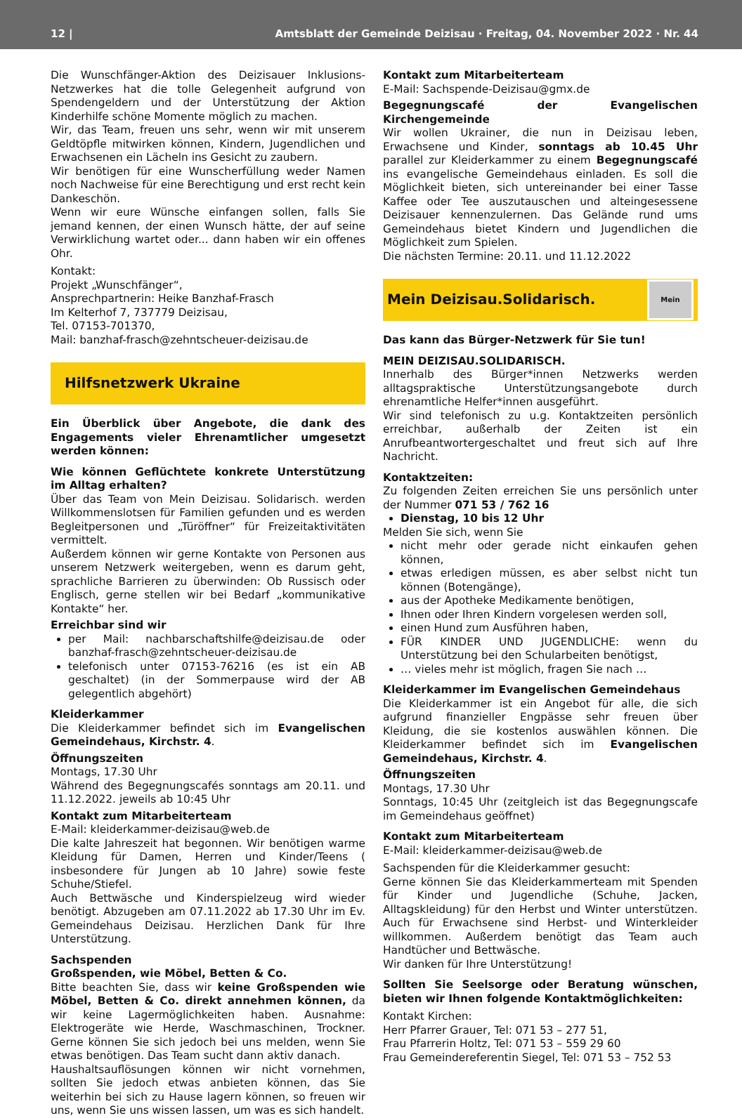12 | Amtsblatt der Gemeinde Deizisau · Freitag, 04. November 2022 · Nr. 44
Die Wunschfänger-Aktion des Deizisauer Inklusions-Netzwerkes hat die tolle Gelegenheit aufgrund von Spendengeldern und der Unterstützung der Aktion Kinderhilfe schöne Momente möglich zu machen.
Wir, das Team, freuen uns sehr, wenn wir mit unserem Geldtöpfle mitwirken können, Kindern, Jugendlichen und Erwachsenen ein Lächeln ins Gesicht zu zaubern.
Wir benötigen für eine Wunscherfüllung weder Namen noch Nachweise für eine Berechtigung und erst recht kein Dankeschön.
Wenn wir eure Wünsche einfangen sollen, falls Sie jemand kennen, der einen Wunsch hätte, der auf seine Verwirklichung wartet oder... dann haben wir ein offenes Ohr.
Kontakt:
Projekt „Wunschfänger“,
Ansprechpartnerin: Heike Banzhaf-Frasch
Im Kelterhof 7, 737779 Deizisau,
Tel. 07153-701370,
Mail: banzhaf-frasch@zehntscheuer-deizisau.de
Hilfsnetzwerk Ukraine
Ein Überblick über Angebote, die dank des Engagements vieler Ehrenamtlicher umgesetzt werden können:
Wie können Geflüchtete konkrete Unterstützung im Alltag erhalten?
Über das Team von Mein Deizisau. Solidarisch. werden Willkommenslotsen für Familien gefunden und es werden Begleitpersonen und „Türöffner“ für Freizeitaktivitäten vermittelt.
Außerdem können wir gerne Kontakte von Personen aus unserem Netzwerk weitergeben, wenn es darum geht, sprachliche Barrieren zu überwinden: Ob Russisch oder Englisch, gerne stellen wir bei Bedarf „kommunikative Kontakte“ her.
Erreichbar sind wir
per Mail: nachbarschaftshilfe@deizisau.de oder banzhaf-frasch@zehntscheuer-deizisau.de
telefonisch unter 07153-76216 (es ist ein AB geschaltet) (in der Sommerpause wird der AB gelegentlich abgehört)
Kleiderkammer
Die Kleiderkammer befindet sich im Evangelischen Gemeindehaus, Kirchstr. 4.
Öffnungszeiten
Montags, 17.30 Uhr
Während des Begegnungscafés sonntags am 20.11. und 11.12.2022. jeweils ab 10:45 Uhr
Kontakt zum Mitarbeiterteam
E-Mail: kleiderkammer-deizisau@web.de
Die kalte Jahreszeit hat begonnen. Wir benötigen warme Kleidung für Damen, Herren und Kinder/Teens ( insbesondere für Jungen ab 10 Jahre) sowie feste Schuhe/Stiefel.
Auch Bettwäsche und Kinderspielzeug wird wieder benötigt. Abzugeben am 07.11.2022 ab 17.30 Uhr im Ev. Gemeindehaus Deizisau. Herzlichen Dank für Ihre Unterstützung.
Sachspenden
Großspenden, wie Möbel, Betten & Co.
Bitte beachten Sie, dass wir keine Großspenden wie Möbel, Betten & Co. direkt annehmen können, da wir keine Lagermöglichkeiten haben. Ausnahme: Elektrogeräte wie Herde, Waschmaschinen, Trockner. Gerne können Sie sich jedoch bei uns melden, wenn Sie etwas benötigen. Das Team sucht dann aktiv danach.
Haushaltsauflösungen können wir nicht vornehmen, sollten Sie jedoch etwas anbieten können, das Sie weiterhin bei sich zu Hause lagern können, so freuen wir uns, wenn Sie uns wissen lassen, um was es sich handelt.
Kontakt zum Mitarbeiterteam
E-Mail: Sachspende-Deizisau@gmx.de
Begegnungscafé der Evangelischen Kirchengemeinde
Wir wollen Ukrainer, die nun in Deizisau leben, Erwachsene und Kinder, sonntags ab 10.45 Uhr parallel zur Kleiderkammer zu einem Begegnungscafé ins evangelische Gemeindehaus einladen. Es soll die Möglichkeit bieten, sich untereinander bei einer Tasse Kaffee oder Tee auszutauschen und alteingesessene Deizisauer kennenzulernen. Das Gelände rund ums Gemeindehaus bietet Kindern und Jugendlichen die Möglichkeit zum Spielen.
Die nächsten Termine: 20.11. und 11.12.2022
Mein Deizisau.Solidarisch.
Mein
Das kann das Bürger-Netzwerk für Sie tun!
MEIN DEIZISAU.SOLIDARISCH.
Innerhalb des Bürger*innen Netzwerks werden alltagspraktische Unterstützungsangebote durch ehrenamtliche Helfer*innen ausgeführt.
Wir sind telefonisch zu u.g. Kontaktzeiten persönlich erreichbar, außerhalb der Zeiten ist ein Anrufbeantwortergeschaltet und freut sich auf Ihre Nachricht.
Kontaktzeiten:
Zu folgenden Zeiten erreichen Sie uns persönlich unter der Nummer 071 53 / 762 16
Dienstag, 10 bis 12 Uhr
Melden Sie sich, wenn Sie
nicht mehr oder gerade nicht einkaufen gehen können,
etwas erledigen müssen, es aber selbst nicht tun können (Botengänge),
aus der Apotheke Medikamente benötigen,
Ihnen oder Ihren Kindern vorgelesen werden soll,
einen Hund zum Ausführen haben,
FÜR KINDER UND JUGENDLICHE: wenn du Unterstützung bei den Schularbeiten benötigst,
… vieles mehr ist möglich, fragen Sie nach …
Kleiderkammer im Evangelischen Gemeindehaus
Die Kleiderkammer ist ein Angebot für alle, die sich aufgrund finanzieller Engpässe sehr freuen über Kleidung, die sie kostenlos auswählen können. Die Kleiderkammer befindet sich im Evangelischen Gemeindehaus, Kirchstr. 4.
Öffnungszeiten
Montags, 17.30 Uhr
Sonntags, 10:45 Uhr (zeitgleich ist das Begegnungscafe im Gemeindehaus geöffnet)
Kontakt zum Mitarbeiterteam
E-Mail: kleiderkammer-deizisau@web.de
Sachspenden für die Kleiderkammer gesucht:
Gerne können Sie das Kleiderkammerteam mit Spenden für Kinder und Jugendliche (Schuhe, Jacken, Alltagskleidung) für den Herbst und Winter unterstützen. Auch für Erwachsene sind Herbst- und Winterkleider willkommen. Außerdem benötigt das Team auch Handtücher und Bettwäsche.
Wir danken für Ihre Unterstützung!
Sollten Sie Seelsorge oder Beratung wünschen, bieten wir Ihnen folgende Kontaktmöglichkeiten:
Kontakt Kirchen:
Herr Pfarrer Grauer, Tel: 071 53 – 277 51,
Frau Pfarrerin Holtz, Tel: 071 53 – 559 29 60
Frau Gemeindereferentin Siegel, Tel: 071 53 – 752 53